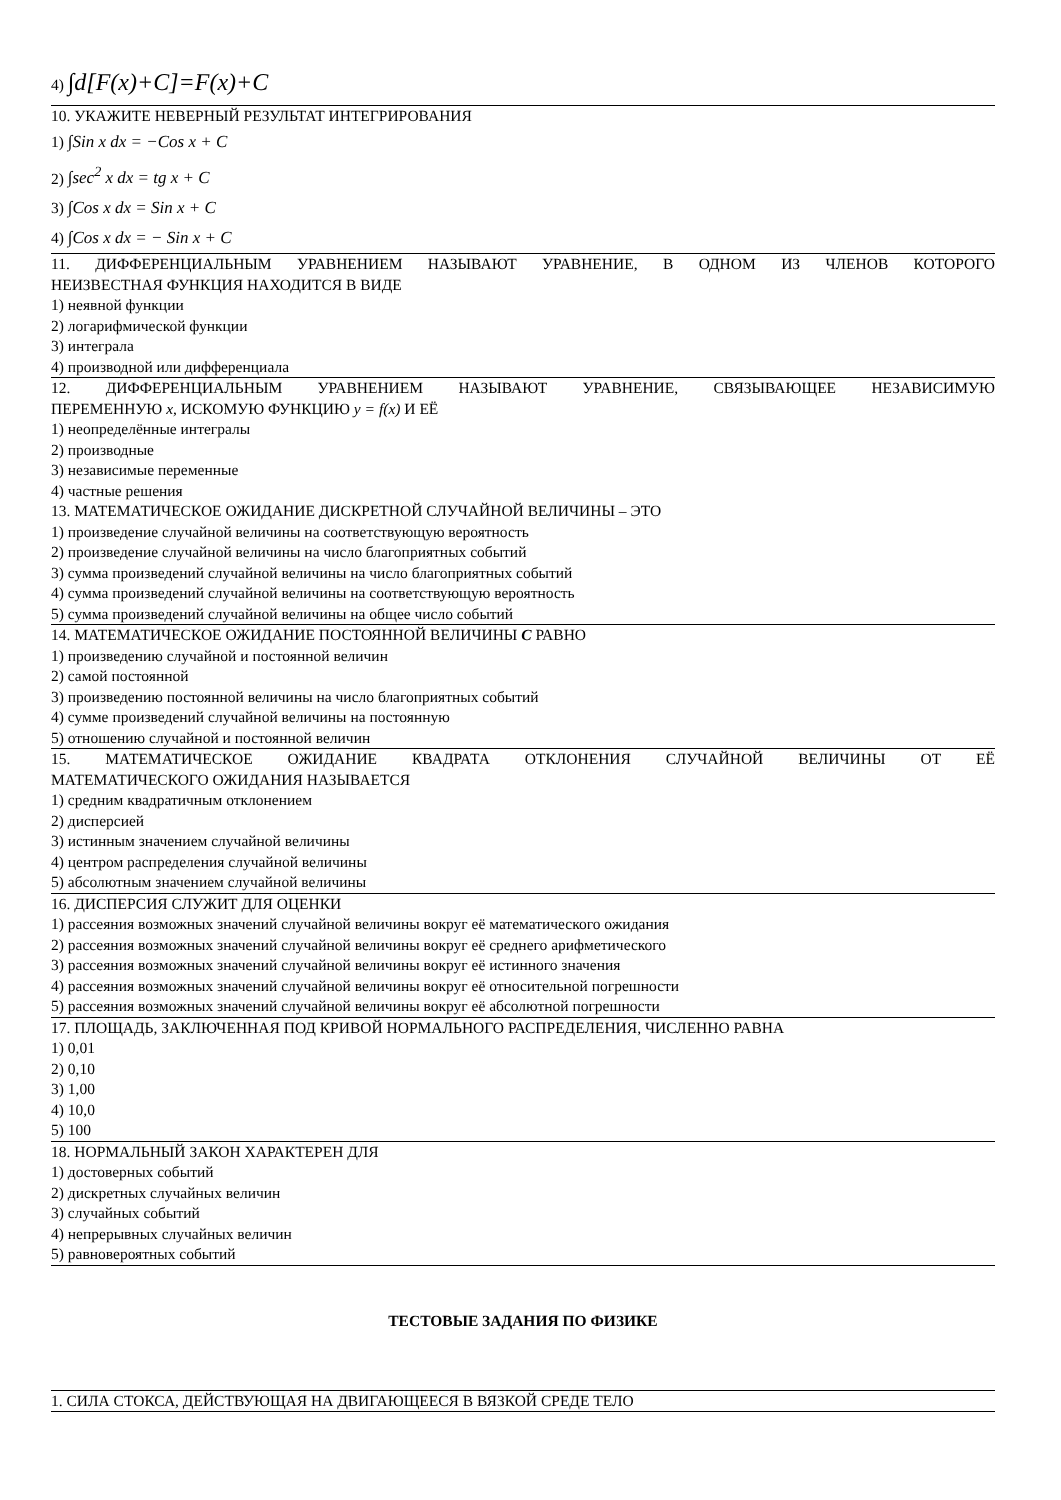4) ∫d[F(x)+C]=F(x)+C
10. УКАЖИТЕ НЕВЕРНЫЙ РЕЗУЛЬТАТ ИНТЕГРИРОВАНИЯ
1) ∫Sin x dx = −Cos x + C
2) ∫sec<sup>2</sup> x dx = tg x + C
3) ∫Cos x dx = Sin x + C
4) ∫Cos x dx = − Sin x + C
11. ДИФФЕРЕНЦИАЛЬНЫМ УРАВНЕНИЕМ НАЗЫВАЮТ УРАВНЕНИЕ, В ОДНОМ ИЗ ЧЛЕНОВ КОТОРОГО
НЕИЗВЕСТНАЯ ФУНКЦИЯ НАХОДИТСЯ В ВИДЕ
1) неявной функции
2) логарифмической функции
3) интеграла
4) производной или дифференциала
12. ДИФФЕРЕНЦИАЛЬНЫМ УРАВНЕНИЕМ НАЗЫВАЮТ УРАВНЕНИЕ, СВЯЗЫВАЮЩЕЕ НЕЗАВИСИМУЮ
ПЕРЕМЕННУЮ x, ИСКОМУЮ ФУНКЦИЮ y = f(x) И ЕЁ
1) неопределённые интегралы
2) производные
3) независимые переменные
4) частные решения
13. МАТЕМАТИЧЕСКОЕ ОЖИДАНИЕ ДИСКРЕТНОЙ СЛУЧАЙНОЙ ВЕЛИЧИНЫ – ЭТО
1) произведение случайной величины на соответствующую вероятность
2) произведение случайной величины на число благоприятных событий
3) сумма произведений случайной величины на число благоприятных событий
4) сумма произведений случайной величины на соответствующую вероятность
5) сумма произведений случайной величины на общее число событий
14. МАТЕМАТИЧЕСКОЕ ОЖИДАНИЕ ПОСТОЯННОЙ ВЕЛИЧИНЫ C РАВНО
1) произведению случайной и постоянной величин
2) самой постоянной
3) произведению постоянной величины на число благоприятных событий
4) сумме произведений случайной величины на постоянную
5) отношению случайной и постоянной величин
15. МАТЕМАТИЧЕСКОЕ ОЖИДАНИЕ КВАДРАТА ОТКЛОНЕНИЯ СЛУЧАЙНОЙ ВЕЛИЧИНЫ ОТ ЕЁ
МАТЕМАТИЧЕСКОГО ОЖИДАНИЯ НАЗЫВАЕТСЯ
1) средним квадратичным отклонением
2) дисперсией
3) истинным значением случайной величины
4) центром распределения случайной величины
5) абсолютным значением случайной величины
16. ДИСПЕРСИЯ СЛУЖИТ ДЛЯ ОЦЕНКИ
1) рассеяния возможных значений случайной величины вокруг её математического ожидания
2) рассеяния возможных значений случайной величины вокруг её среднего арифметического
3) рассеяния возможных значений случайной величины вокруг её истинного значения
4) рассеяния возможных значений случайной величины вокруг её относительной погрешности
5) рассеяния возможных значений случайной величины вокруг её абсолютной погрешности
17. ПЛОЩАДЬ, ЗАКЛЮЧЕННАЯ ПОД КРИВОЙ НОРМАЛЬНОГО РАСПРЕДЕЛЕНИЯ, ЧИСЛЕННО РАВНА
1) 0,01
2) 0,10
3) 1,00
4) 10,0
5) 100
18. НОРМАЛЬНЫЙ ЗАКОН ХАРАКТЕРЕН ДЛЯ
1) достоверных событий
2) дискретных случайных величин
3) случайных событий
4) непрерывных случайных величин
5) равновероятных событий
ТЕСТОВЫЕ ЗАДАНИЯ ПО ФИЗИКЕ
1. СИЛА СТОКСА, ДЕЙСТВУЮЩАЯ НА ДВИГАЮЩЕЕСЯ В ВЯЗКОЙ СРЕДЕ ТЕЛО